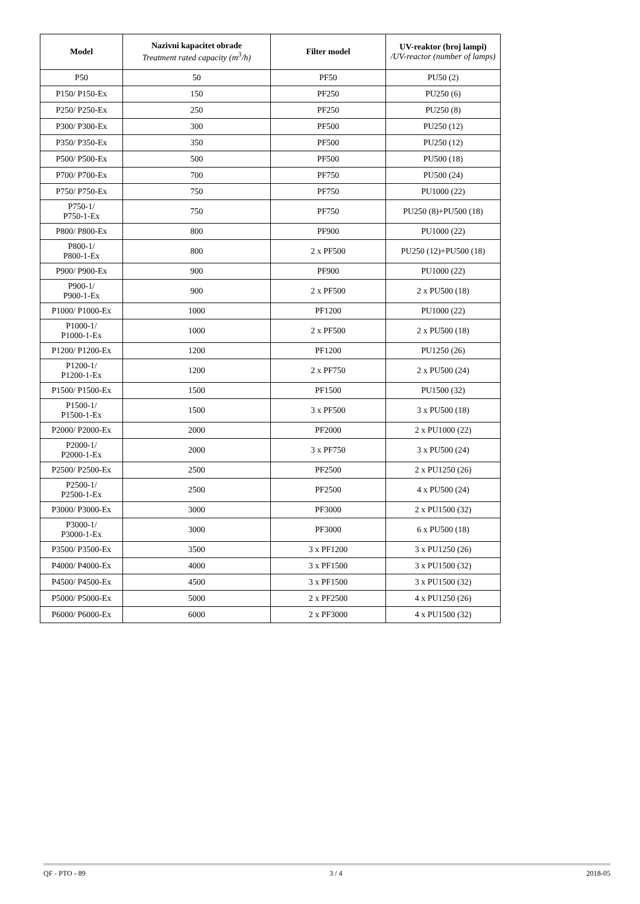| Model | Nazivni kapacitet obrade Treatment rated capacity (m<sup>3</sup>/h) | Filter model | UV-reaktor (broj lampi) /UV-reactor (number of lamps) |
| --- | --- | --- | --- |
| P50 | 50 | PF50 | PU50 (2) |
| P150/ P150-Ex | 150 | PF250 | PU250 (6) |
| P250/ P250-Ex | 250 | PF250 | PU250 (8) |
| P300/ P300-Ex | 300 | PF500 | PU250 (12) |
| P350/ P350-Ex | 350 | PF500 | PU250 (12) |
| P500/ P500-Ex | 500 | PF500 | PU500 (18) |
| P700/ P700-Ex | 700 | PF750 | PU500 (24) |
| P750/ P750-Ex | 750 | PF750 | PU1000 (22) |
| P750-1/ P750-1-Ex | 750 | PF750 | PU250 (8)+PU500 (18) |
| P800/ P800-Ex | 800 | PF900 | PU1000 (22) |
| P800-1/ P800-1-Ex | 800 | 2 x PF500 | PU250 (12)+PU500 (18) |
| P900/ P900-Ex | 900 | PF900 | PU1000 (22) |
| P900-1/ P900-1-Ex | 900 | 2 x PF500 | 2 x PU500 (18) |
| P1000/ P1000-Ex | 1000 | PF1200 | PU1000 (22) |
| P1000-1/ P1000-1-Ex | 1000 | 2 x PF500 | 2 x PU500 (18) |
| P1200/ P1200-Ex | 1200 | PF1200 | PU1250 (26) |
| P1200-1/ P1200-1-Ex | 1200 | 2 x PF750 | 2 x PU500 (24) |
| P1500/ P1500-Ex | 1500 | PF1500 | PU1500 (32) |
| P1500-1/ P1500-1-Ex | 1500 | 3 x PF500 | 3 x PU500 (18) |
| P2000/ P2000-Ex | 2000 | PF2000 | 2 x PU1000 (22) |
| P2000-1/ P2000-1-Ex | 2000 | 3 x PF750 | 3 x PU500 (24) |
| P2500/ P2500-Ex | 2500 | PF2500 | 2 x PU1250 (26) |
| P2500-1/ P2500-1-Ex | 2500 | PF2500 | 4 x PU500 (24) |
| P3000/ P3000-Ex | 3000 | PF3000 | 2 x PU1500 (32) |
| P3000-1/ P3000-1-Ex | 3000 | PF3000 | 6 x PU500 (18) |
| P3500/ P3500-Ex | 3500 | 3 x PF1200 | 3 x PU1250 (26) |
| P4000/ P4000-Ex | 4000 | 3 x PF1500 | 3 x PU1500 (32) |
| P4500/ P4500-Ex | 4500 | 3 x PF1500 | 3 x PU1500 (32) |
| P5000/ P5000-Ex | 5000 | 2 x PF2500 | 4 x PU1250 (26) |
| P6000/ P6000-Ex | 6000 | 2 x PF3000 | 4 x PU1500 (32) |
QF - PTO - 89 3 / 4 2018-05